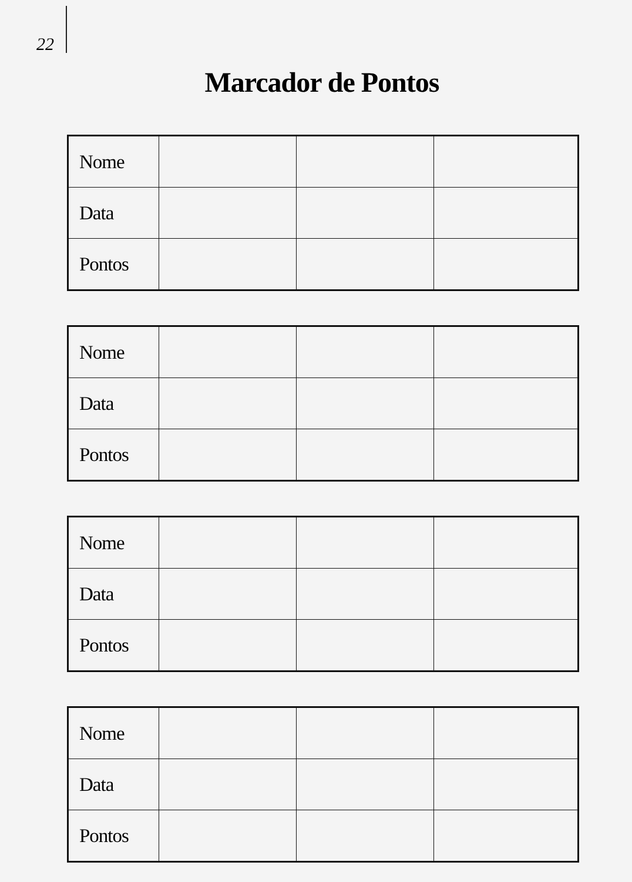22
Marcador de Pontos
| Nome | | | |
| Data | | | |
| Pontos | | | |
| Nome | | | |
| Data | | | |
| Pontos | | | |
| Nome | | | |
| Data | | | |
| Pontos | | | |
| Nome | | | |
| Data | | | |
| Pontos | | | |